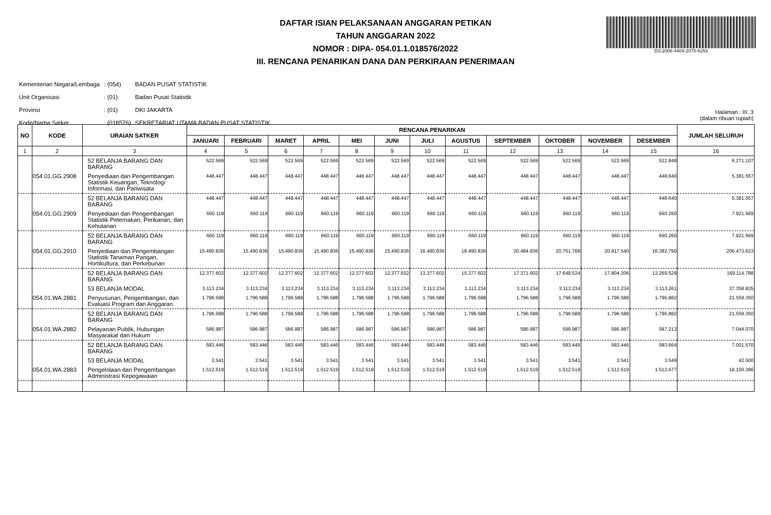DAFTAR ISIAN PELAKSANAAN ANGGARAN PETIKAN
TAHUN ANGGARAN 2022
NOMOR : DIPA- 054.01.1.018576/2022
III. RENCANA PENARIKAN DANA DAN PERKIRAAN PENERIMAAN
DS:2008-4404-2075-6253
| Kementerian Negara/Lembaga | : (054) | BADAN PUSAT STATISTIK |
| Unit Organisasi | : (01) | Badan Pusat Statistik |
| Provinsi | : (01) | DKI JAKARTA |
| Kode/Nama Satker | : (018576) | SEKRETARIAT UTAMA BADAN PUSAT STATISTIK |
Halaman : III. 3
(dalam ribuan rupiah)
| NO | KODE | URAIAN SATKER | RENCANA PENARIKAN | | | | | | | | | | | | JUMLAH SELURUH |
| --- | --- | --- | --- | --- | --- | --- | --- | --- | --- | --- | --- | --- | --- | --- | --- |
| | | | JANUARI | FEBRUARI | MARET | APRIL | MEI | JUNI | JULI | AGUSTUS | SEPTEMBER | OKTOBER | NOVEMBER | DESEMBER | |
| 1 | 2 | 3 | 4 | 5 | 6 | 7 | 8 | 9 | 10 | 11 | 12 | 13 | 14 | 15 | 16 |
| | | 52 BELANJA BARANG DAN BARANG | 522.569 | 522.569 | 522.569 | 522.569 | 522.569 | 522.569 | 522.569 | 522.569 | 522.569 | 522.569 | 522.569 | 522.848 | 6.271.107 |
| | 054.01.GG.2908 | Penyediaan dan Pengembangan Statistik Keuangan, Teknologi Informasi, dan Pariwisata | 448.447 | 448.447 | 448.447 | 448.447 | 448.447 | 448.447 | 448.447 | 448.447 | 448.447 | 448.447 | 448.447 | 448.640 | 5.381.557 |
| | | 52 BELANJA BARANG DAN BARANG | 448.447 | 448.447 | 448.447 | 448.447 | 448.447 | 448.447 | 448.447 | 448.447 | 448.447 | 448.447 | 448.447 | 448.640 | 5.381.557 |
| | 054.01.GG.2909 | Penyediaan dan Pengembangan Statistik Peternakan, Perikanan, dan Kehutanan | 660.119 | 660.119 | 660.119 | 660.119 | 660.119 | 660.119 | 660.119 | 660.119 | 660.119 | 660.119 | 660.119 | 660.260 | 7.921.569 |
| | | 52 BELANJA BARANG DAN BARANG | 660.119 | 660.119 | 660.119 | 660.119 | 660.119 | 660.119 | 660.119 | 660.119 | 660.119 | 660.119 | 660.119 | 660.260 | 7.921.569 |
| | 054.01.GG.2910 | Penyediaan dan Pengembangan Statistik Tanaman Pangan, Hortikultura, dan Perkebunan | 15.490.836 | 15.490.836 | 15.490.836 | 15.490.836 | 15.490.836 | 15.490.836 | 16.490.836 | 18.490.836 | 20.484.836 | 20.761.768 | 20.917.540 | 16.382.790 | 206.473.623 |
| | | 52 BELANJA BARANG DAN BARANG | 12.377.602 | 12.377.602 | 12.377.602 | 12.377.602 | 12.377.602 | 12.377.602 | 13.377.602 | 15.377.602 | 17.371.602 | 17.648.534 | 17.804.306 | 13.269.529 | 169.114.788 |
| | | 53 BELANJA MODAL | 3.113.234 | 3.113.234 | 3.113.234 | 3.113.234 | 3.113.234 | 3.113.234 | 3.113.234 | 3.113.234 | 3.113.234 | 3.113.234 | 3.113.234 | 3.113.261 | 37.358.835 |
| | 054.01.WA.2881 | Penyusunan, Pengembangan, dan Evaluasi Program dan Anggaran | 1.796.588 | 1.796.588 | 1.796.588 | 1.796.588 | 1.796.588 | 1.796.588 | 1.796.588 | 1.796.588 | 1.796.588 | 1.796.588 | 1.796.588 | 1.796.882 | 21.559.350 |
| | | 52 BELANJA BARANG DAN BARANG | 1.796.588 | 1.796.588 | 1.796.588 | 1.796.588 | 1.796.588 | 1.796.588 | 1.796.588 | 1.796.588 | 1.796.588 | 1.796.588 | 1.796.588 | 1.796.882 | 21.559.350 |
| | 054.01.WA.2882 | Pelayanan Publik, Hubungan Masyarakat dan Hukum | 586.987 | 586.987 | 586.987 | 586.987 | 586.987 | 586.987 | 586.987 | 586.987 | 586.987 | 586.987 | 586.987 | 587.213 | 7.044.070 |
| | | 52 BELANJA BARANG DAN BARANG | 583.446 | 583.446 | 583.446 | 583.446 | 583.446 | 583.446 | 583.446 | 583.446 | 583.446 | 583.446 | 583.446 | 583.664 | 7.001.570 |
| | | 53 BELANJA MODAL | 3.541 | 3.541 | 3.541 | 3.541 | 3.541 | 3.541 | 3.541 | 3.541 | 3.541 | 3.541 | 3.541 | 3.549 | 42.500 |
| | 054.01.WA.2883 | Pengelolaan dan Pengembangan Administrasi Kepegawaian | 1.512.519 | 1.512.519 | 1.512.519 | 1.512.519 | 1.512.519 | 1.512.519 | 1.512.519 | 1.512.519 | 1.512.519 | 1.512.519 | 1.512.519 | 1.512.677 | 18.150.386 |